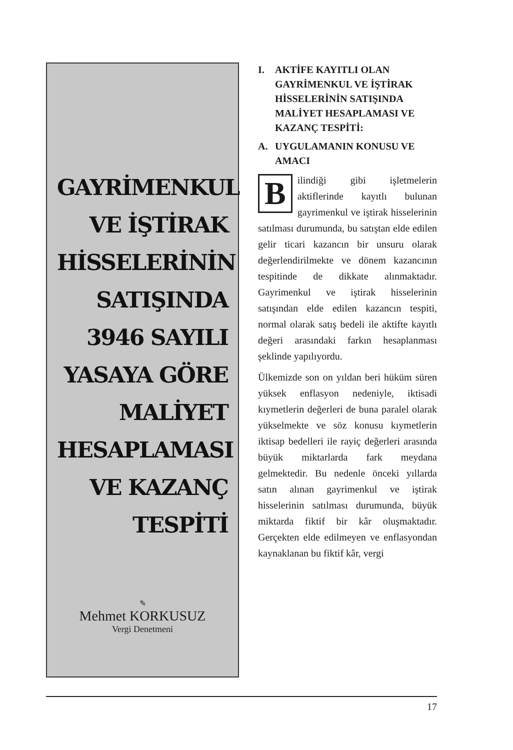GAYRİMENKUL VE İŞTİRAK HİSSELERİNİN SATIŞINDA 3946 SAYILI YASAYA GÖRE MALİYET HESAPLAMASI VE KAZANÇ TESPİTİ
✎
Mehmet KORKUSUZ
Vergi Denetmeni
I. AKTİFE KAYITLI OLAN GAYRİMENKUL VE İŞTİRAK HİSSELERİNİN SATIŞINDA MALİYET HESAPLAMASI VE KAZANÇ TESPİTİ:
A. UYGULAMANIN KONUSU VE AMACI
Bilindiği gibi işletmelerin aktiflerinde kayıtlı bulunan gayrimenkul ve iştirak hisselerinin satılması durumunda, bu satıştan elde edilen gelir ticari kazancın bir unsuru olarak değerlendirilmekte ve dönem kazancının tespitinde de dikkate alınmaktadır. Gayrimenkul ve iştirak hisselerinin satışından elde edilen kazancın tespiti, normal olarak satış bedeli ile aktifte kayıtlı değeri arasındaki farkın hesaplanması şeklinde yapılıyordu.
Ülkemizde son on yıldan beri hüküm süren yüksek enflasyon nedeniyle, iktisadi kıymetlerin değerleri de buna paralel olarak yükselmekte ve söz konusu kıymetlerin iktisap bedelleri ile rayiç değerleri arasında büyük miktarlarda fark meydana gelmektedir. Bu nedenle önceki yıllarda satın alınan gayrimenkul ve iştirak hisselerinin satılması durumunda, büyük miktarda fiktif bir kâr oluşmaktadır. Gerçekten elde edilmeyen ve enflasyondan kaynaklanan bu fiktif kâr, vergi
17